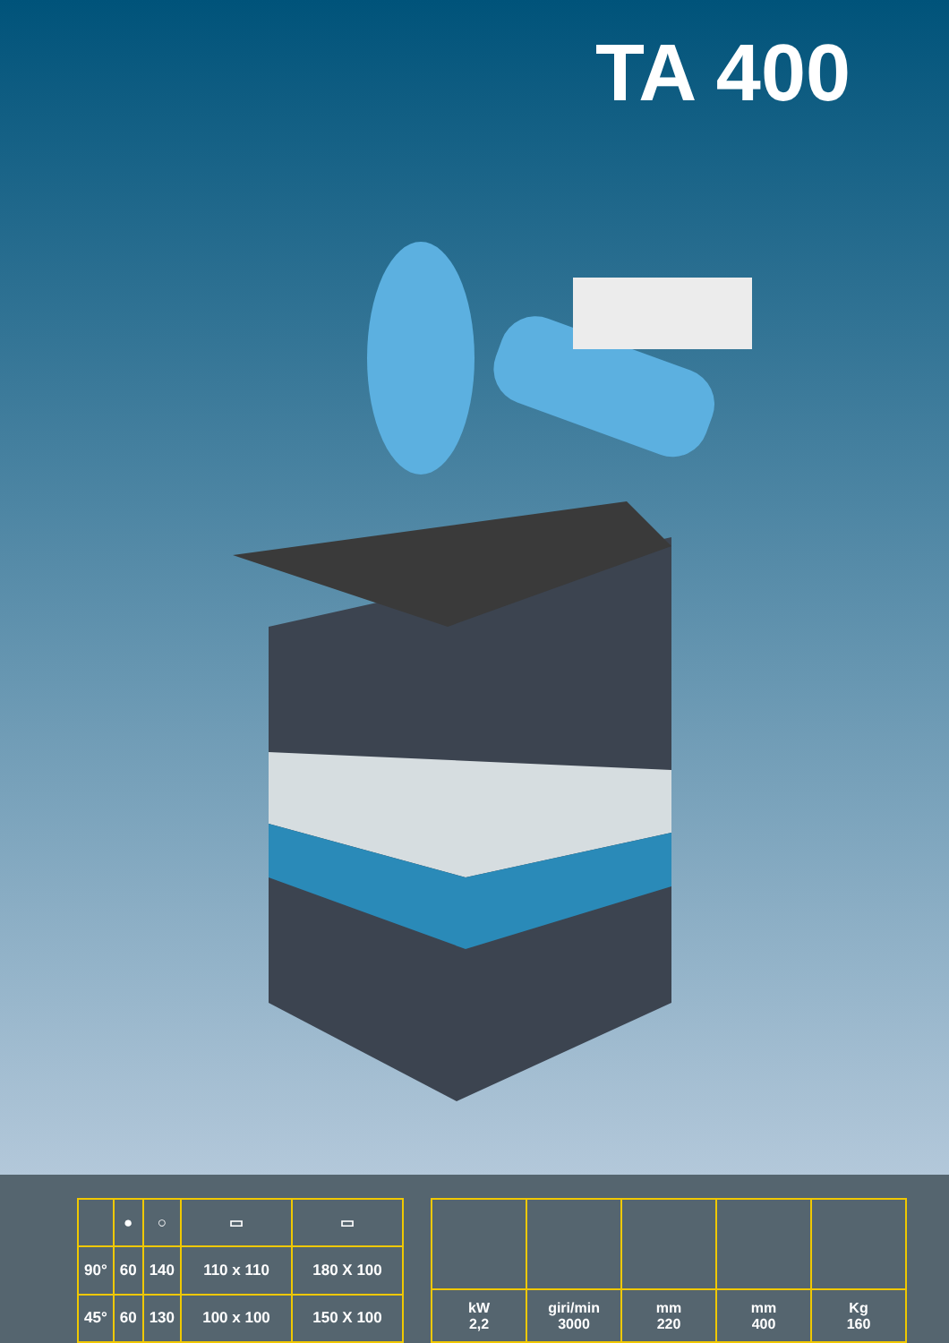TA 400
| | ● | ○ | ▭ | ▭ |
| 90° | 60 | 140 | 110 x 110 | 180 X 100 |
| 45° | 60 | 130 | 100 x 100 | 150 X 100 |
| kW 2,2 | giri/min 3000 | mm 220 | mm 400 | Kg 160 |